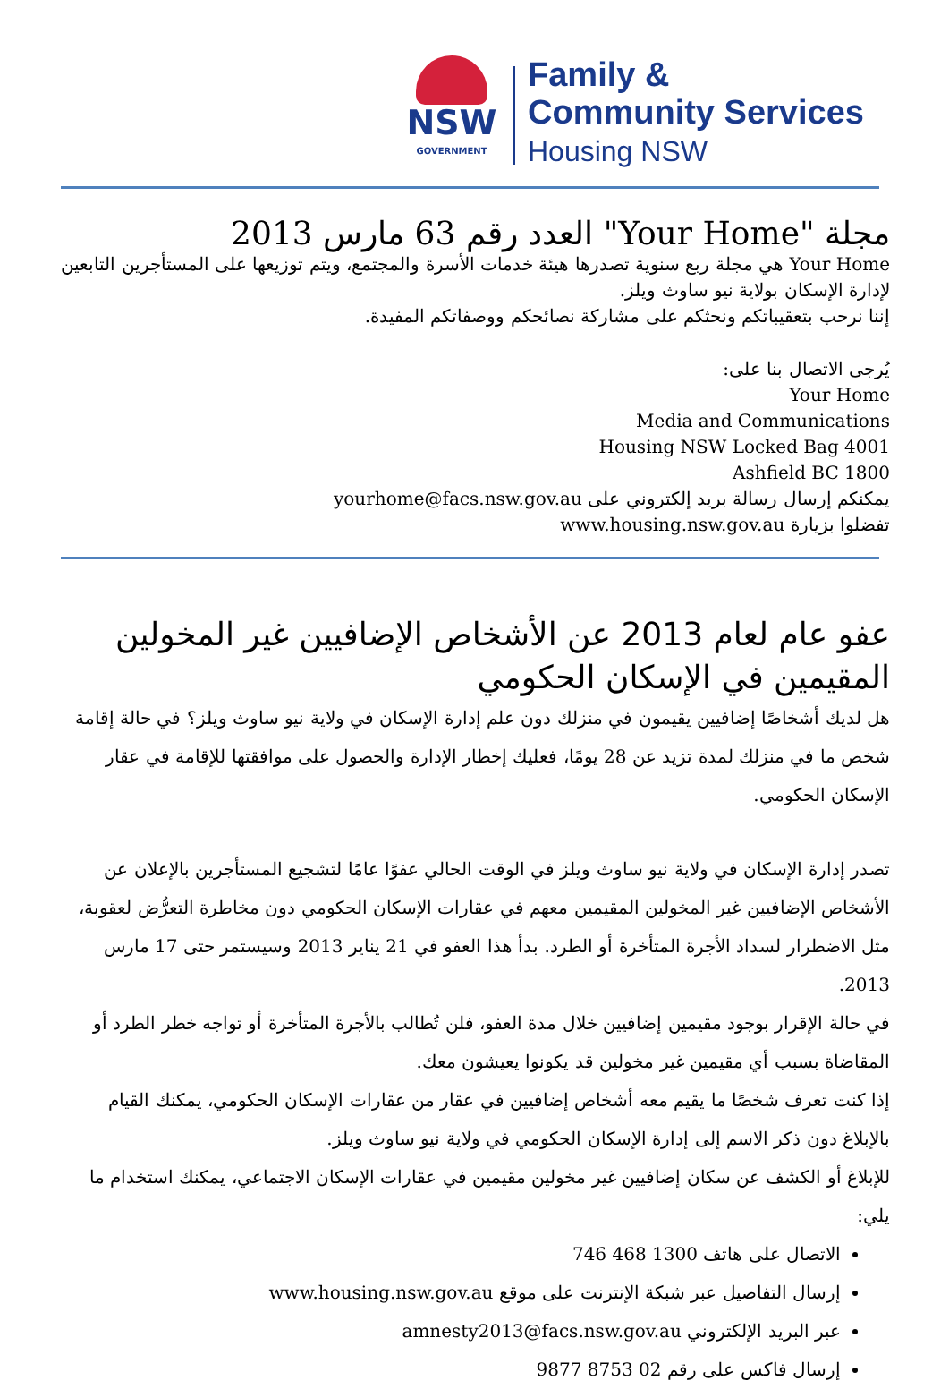NSW
GOVERNMENT
Family &
Community Services
Housing NSW
مجلة "Your Home" العدد رقم 63 مارس 2013
Your Home هي مجلة ربع سنوية تصدرها هيئة خدمات الأسرة والمجتمع، ويتم توزيعها على المستأجرين التابعين لإدارة الإسكان بولاية نيو ساوث ويلز.
إننا نرحب بتعقيباتكم ونحثكم على مشاركة نصائحكم ووصفاتكم المفيدة.
يُرجى الاتصال بنا على:
Your Home
Media and Communications
Housing NSW Locked Bag 4001
Ashfield BC 1800
يمكنكم إرسال رسالة بريد إلكتروني على yourhome@facs.nsw.gov.au
تفضلوا بزيارة www.housing.nsw.gov.au
عفو عام لعام 2013 عن الأشخاص الإضافيين غير المخولين المقيمين في الإسكان الحكومي
هل لديك أشخاصًا إضافيين يقيمون في منزلك دون علم إدارة الإسكان في ولاية نيو ساوث ويلز؟ في حالة إقامة شخص ما في منزلك لمدة تزيد عن 28 يومًا، فعليك إخطار الإدارة والحصول على موافقتها للإقامة في عقار الإسكان الحكومي.
تصدر إدارة الإسكان في ولاية نيو ساوث ويلز في الوقت الحالي عفوًا عامًا لتشجيع المستأجرين بالإعلان عن الأشخاص الإضافيين غير المخولين المقيمين معهم في عقارات الإسكان الحكومي دون مخاطرة التعرُّض لعقوبة، مثل الاضطرار لسداد الأجرة المتأخرة أو الطرد. بدأ هذا العفو في 21 يناير 2013 وسيستمر حتى 17 مارس 2013.
في حالة الإقرار بوجود مقيمين إضافيين خلال مدة العفو، فلن تُطالب بالأجرة المتأخرة أو تواجه خطر الطرد أو المقاضاة بسبب أي مقيمين غير مخولين قد يكونوا يعيشون معك.
إذا كنت تعرف شخصًا ما يقيم معه أشخاص إضافيين في عقار من عقارات الإسكان الحكومي، يمكنك القيام بالإبلاغ دون ذكر الاسم إلى إدارة الإسكان الحكومي في ولاية نيو ساوث ويلز.
للإبلاغ أو الكشف عن سكان إضافيين غير مخولين مقيمين في عقارات الإسكان الاجتماعي، يمكنك استخدام ما يلي:
الاتصال على هاتف 1300 468 746
إرسال التفاصيل عبر شبكة الإنترنت على موقع www.housing.nsw.gov.au
عبر البريد الإلكتروني amnesty2013@facs.nsw.gov.au
إرسال فاكس على رقم 02 8753 9877